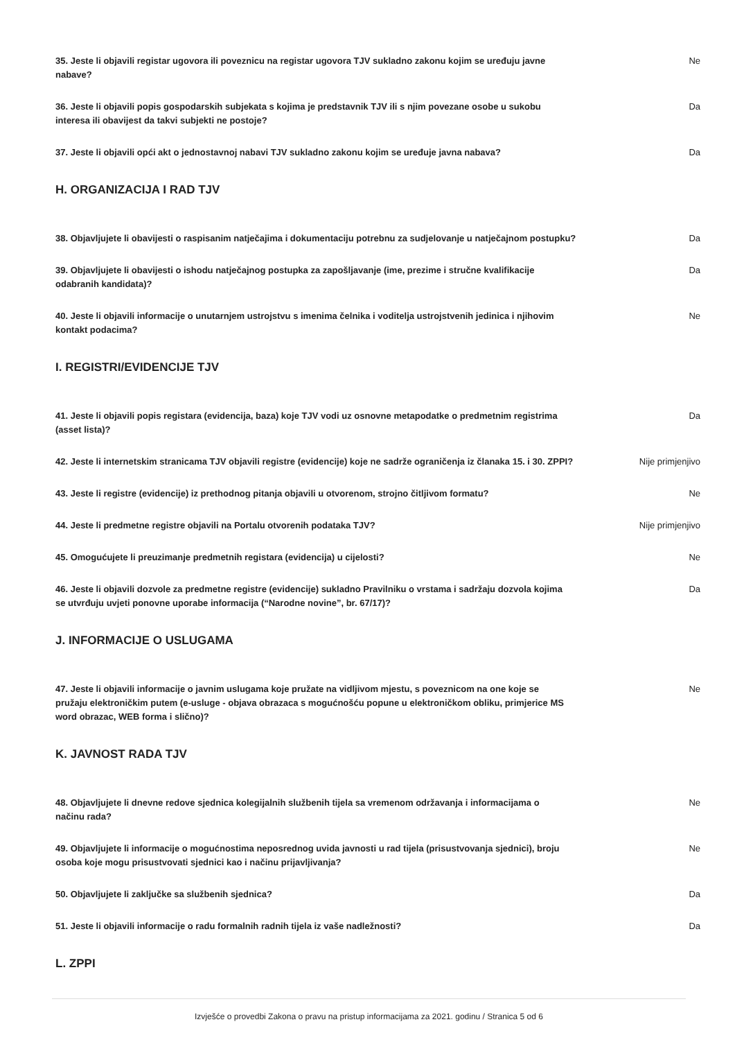35. Jeste li objavili registar ugovora ili poveznicu na registar ugovora TJV sukladno zakonu kojim se uređuju javne nabave?
Ne
36. Jeste li objavili popis gospodarskih subjekata s kojima je predstavnik TJV ili s njim povezane osobe u sukobu interesa ili obavijest da takvi subjekti ne postoje?
Da
37. Jeste li objavili opći akt o jednostavnoj nabavi TJV sukladno zakonu kojim se uređuje javna nabava?
Da
H. ORGANIZACIJA I RAD TJV
38. Objavljujete li obavijesti o raspisanim natječajima i dokumentaciju potrebnu za sudjelovanje u natječajnom postupku?
Da
39. Objavljujete li obavijesti o ishodu natječajnog postupka za zapošljavanje (ime, prezime i stručne kvalifikacije odabranih kandidata)?
Da
40. Jeste li objavili informacije o unutarnjem ustrojstvu s imenima čelnika i voditelja ustrojstvenih jedinica i njihovim kontakt podacima?
Ne
I. REGISTRI/EVIDENCIJE TJV
41. Jeste li objavili popis registara (evidencija, baza) koje TJV vodi uz osnovne metapodatke o predmetnim registrima (asset lista)?
Da
42. Jeste li internetskim stranicama TJV objavili registre (evidencije) koje ne sadrže ograničenja iz članaka 15. i 30. ZPPI?
Nije primjenjivo
43. Jeste li registre (evidencije) iz prethodnog pitanja objavili u otvorenom, strojno čitljivom formatu?
Ne
44. Jeste li predmetne registre objavili na Portalu otvorenih podataka TJV? Nije primjenjivo
45. Omogućujete li preuzimanje predmetnih registara (evidencija) u cijelosti? Ne
46. Jeste li objavili dozvole za predmetne registre (evidencije) sukladno Pravilniku o vrstama i sadržaju dozvola kojima se utvrđuju uvjeti ponovne uporabe informacija (“Narodne novine”, br. 67/17)?
Da
J. INFORMACIJE O USLUGAMA
47. Jeste li objavili informacije o javnim uslugama koje pružate na vidljivom mjestu, s poveznicom na one koje se pružaju elektroničkim putem (e-usluge - objava obrazaca s mogućnošću popune u elektroničkom obliku, primjerice MS word obrazac, WEB forma i slično)?
Ne
K. JAVNOST RADA TJV
48. Objavljujete li dnevne redove sjednica kolegijalnih službenih tijela sa vremenom održavanja i informacijama o načinu rada?
Ne
49. Objavljujete li informacije o mogućnostima neposrednog uvida javnosti u rad tijela (prisustvovanja sjednici), broju osoba koje mogu prisustvovati sjednici kao i načinu prijavljivanja?
Ne
50. Objavljujete li zaključke sa službenih sjednica? Da
51. Jeste li objavili informacije o radu formalnih radnih tijela iz vaše nadležnosti? Da
L. ZPPI
Izvješće o provedbi Zakona o pravu na pristup informacijama za 2021. godinu / Stranica 5 od 6